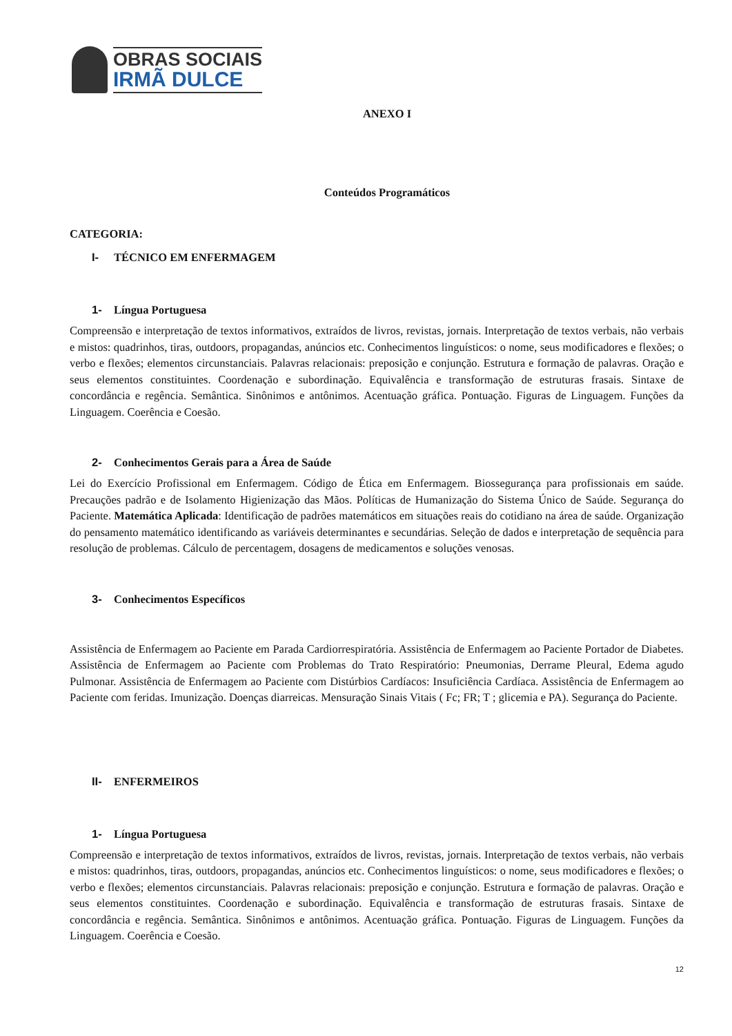OBRAS SOCIAIS
IRMÃ DULCE
ANEXO I
Conteúdos Programáticos
CATEGORIA:
I- TÉCNICO EM ENFERMAGEM
1- Língua Portuguesa
Compreensão e interpretação de textos informativos, extraídos de livros, revistas, jornais. Interpretação de textos verbais, não verbais e mistos: quadrinhos, tiras, outdoors, propagandas, anúncios etc. Conhecimentos linguísticos: o nome, seus modificadores e flexões; o verbo e flexões; elementos circunstanciais. Palavras relacionais: preposição e conjunção. Estrutura e formação de palavras. Oração e seus elementos constituintes. Coordenação e subordinação. Equivalência e transformação de estruturas frasais. Sintaxe de concordância e regência. Semântica. Sinônimos e antônimos. Acentuação gráfica. Pontuação. Figuras de Linguagem. Funções da Linguagem. Coerência e Coesão.
2- Conhecimentos Gerais para a Área de Saúde
Lei do Exercício Profissional em Enfermagem. Código de Ética em Enfermagem. Biossegurança para profissionais em saúde. Precauções padrão e de Isolamento Higienização das Mãos. Políticas de Humanização do Sistema Único de Saúde. Segurança do Paciente. Matemática Aplicada: Identificação de padrões matemáticos em situações reais do cotidiano na área de saúde. Organização do pensamento matemático identificando as variáveis determinantes e secundárias. Seleção de dados e interpretação de sequência para resolução de problemas. Cálculo de percentagem, dosagens de medicamentos e soluções venosas.
3- Conhecimentos Específicos
Assistência de Enfermagem ao Paciente em Parada Cardiorrespiratória. Assistência de Enfermagem ao Paciente Portador de Diabetes. Assistência de Enfermagem ao Paciente com Problemas do Trato Respiratório: Pneumonias, Derrame Pleural, Edema agudo Pulmonar. Assistência de Enfermagem ao Paciente com Distúrbios Cardíacos: Insuficiência Cardíaca. Assistência de Enfermagem ao Paciente com feridas. Imunização. Doenças diarreicas. Mensuração Sinais Vitais ( Fc; FR; T ; glicemia e PA). Segurança do Paciente.
II- ENFERMEIROS
1- Língua Portuguesa
Compreensão e interpretação de textos informativos, extraídos de livros, revistas, jornais. Interpretação de textos verbais, não verbais e mistos: quadrinhos, tiras, outdoors, propagandas, anúncios etc. Conhecimentos linguísticos: o nome, seus modificadores e flexões; o verbo e flexões; elementos circunstanciais. Palavras relacionais: preposição e conjunção. Estrutura e formação de palavras. Oração e seus elementos constituintes. Coordenação e subordinação. Equivalência e transformação de estruturas frasais. Sintaxe de concordância e regência. Semântica. Sinônimos e antônimos. Acentuação gráfica. Pontuação. Figuras de Linguagem. Funções da Linguagem. Coerência e Coesão.
12